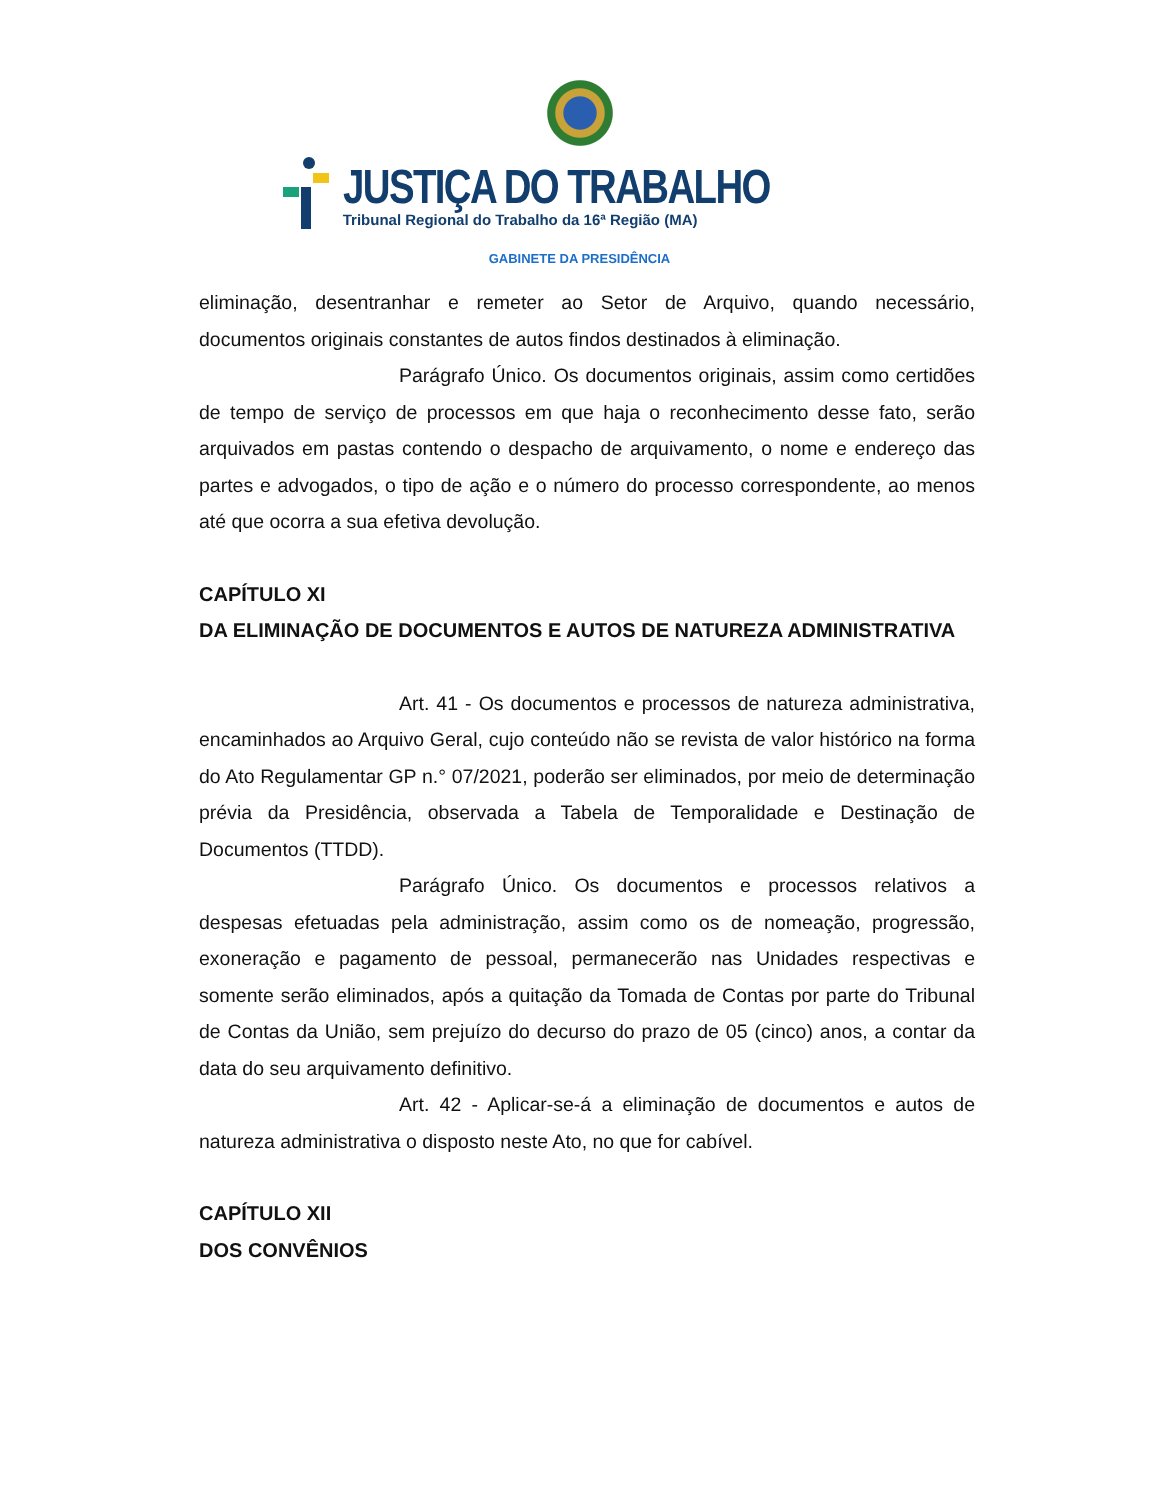JUSTIÇA DO TRABALHO
Tribunal Regional do Trabalho da 16ª Região (MA)
GABINETE DA PRESIDÊNCIA
eliminação, desentranhar e remeter ao Setor de Arquivo, quando necessário, documentos originais constantes de autos findos destinados à eliminação.
Parágrafo Único. Os documentos originais, assim como certidões de tempo de serviço de processos em que haja o reconhecimento desse fato, serão arquivados em pastas contendo o despacho de arquivamento, o nome e endereço das partes e advogados, o tipo de ação e o número do processo correspondente, ao menos até que ocorra a sua efetiva devolução.
CAPÍTULO XI
DA ELIMINAÇÃO DE DOCUMENTOS E AUTOS DE NATUREZA ADMINISTRATIVA
Art. 41 - Os documentos e processos de natureza administrativa, encaminhados ao Arquivo Geral, cujo conteúdo não se revista de valor histórico na forma do Ato Regulamentar GP n.° 07/2021, poderão ser eliminados, por meio de determinação prévia da Presidência, observada a Tabela de Temporalidade e Destinação de Documentos (TTDD).
Parágrafo Único. Os documentos e processos relativos a despesas efetuadas pela administração, assim como os de nomeação, progressão, exoneração e pagamento de pessoal, permanecerão nas Unidades respectivas e somente serão eliminados, após a quitação da Tomada de Contas por parte do Tribunal de Contas da União, sem prejuízo do decurso do prazo de 05 (cinco) anos, a contar da data do seu arquivamento definitivo.
Art. 42 - Aplicar-se-á a eliminação de documentos e autos de natureza administrativa o disposto neste Ato, no que for cabível.
CAPÍTULO XII
DOS CONVÊNIOS